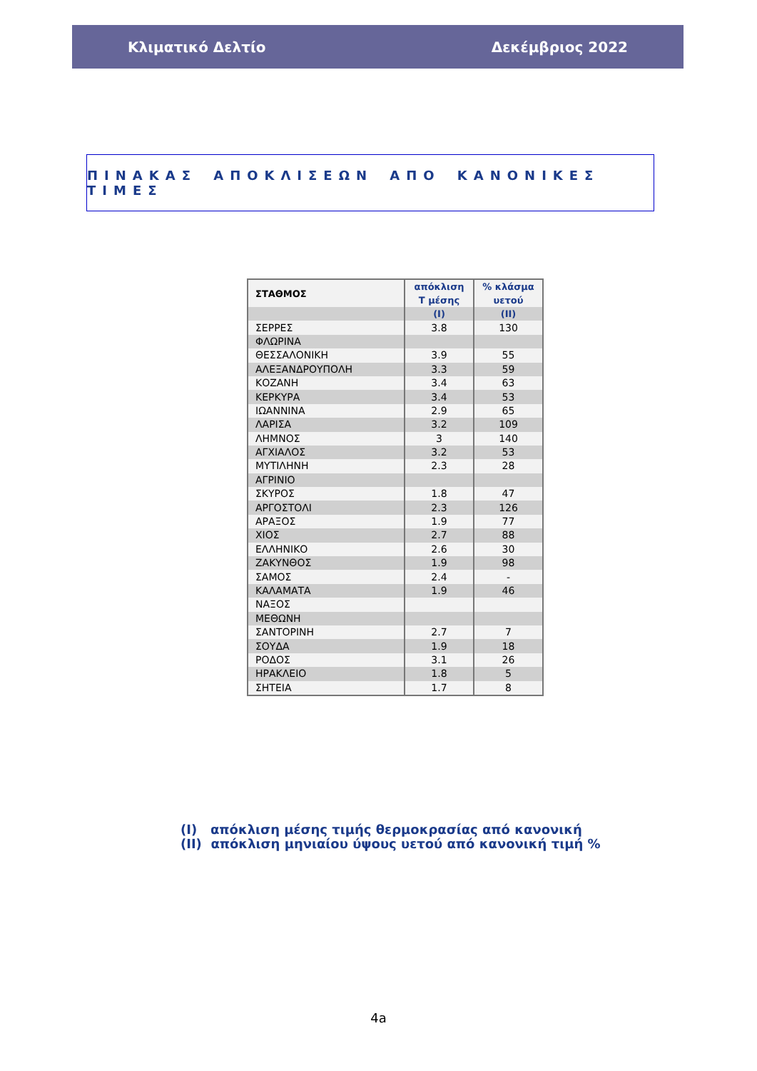Κλιματικό Δελτίο Δεκέμβριος 2022
ΠΙΝΑΚΑΣ ΑΠΟΚΛΙΣΕΩΝ ΑΠΟ ΚΑΝΟΝΙΚΕΣ ΤΙΜΕΣ
| ΣΤΑΘΜΟΣ | απόκλιση Τ μέσης | % κλάσμα υετού |
| --- | --- | --- |
| | (I) | (II) |
| ΣΕΡΡΕΣ | 3.8 | 130 |
| ΦΛΩΡΙΝΑ | | |
| ΘΕΣΣΑΛΟΝΙΚΗ | 3.9 | 55 |
| ΑΛΕΞΑΝΔΡΟΥΠΟΛΗ | 3.3 | 59 |
| ΚΟΖΑΝΗ | 3.4 | 63 |
| ΚΕΡΚΥΡΑ | 3.4 | 53 |
| ΙΩΑΝΝΙΝΑ | 2.9 | 65 |
| ΛΑΡΙΣΑ | 3.2 | 109 |
| ΛΗΜΝΟΣ | 3 | 140 |
| ΑΓΧΙΑΛΟΣ | 3.2 | 53 |
| ΜΥΤΙΛΗΝΗ | 2.3 | 28 |
| ΑΓΡΙΝΙΟ | | |
| ΣΚΥΡΟΣ | 1.8 | 47 |
| ΑΡΓΟΣΤΟΛΙ | 2.3 | 126 |
| ΑΡΑΞΟΣ | 1.9 | 77 |
| ΧΙΟΣ | 2.7 | 88 |
| ΕΛΛΗΝΙΚΟ | 2.6 | 30 |
| ΖΑΚΥΝΘΟΣ | 1.9 | 98 |
| ΣΑΜΟΣ | 2.4 | - |
| ΚΑΛΑΜΑΤΑ | 1.9 | 46 |
| ΝΑΞΟΣ | | |
| ΜΕΘΩΝΗ | | |
| ΣΑΝΤΟΡΙΝΗ | 2.7 | 7 |
| ΣΟΥΔΑ | 1.9 | 18 |
| ΡΟΔΟΣ | 3.1 | 26 |
| ΗΡΑΚΛΕΙΟ | 1.8 | 5 |
| ΣΗΤΕΙΑ | 1.7 | 8 |
(I) απόκλιση μέσης τιμής θερμοκρασίας από κανονική
(II) απόκλιση μηνιαίου ύψους υετού από κανονική τιμή %
4a